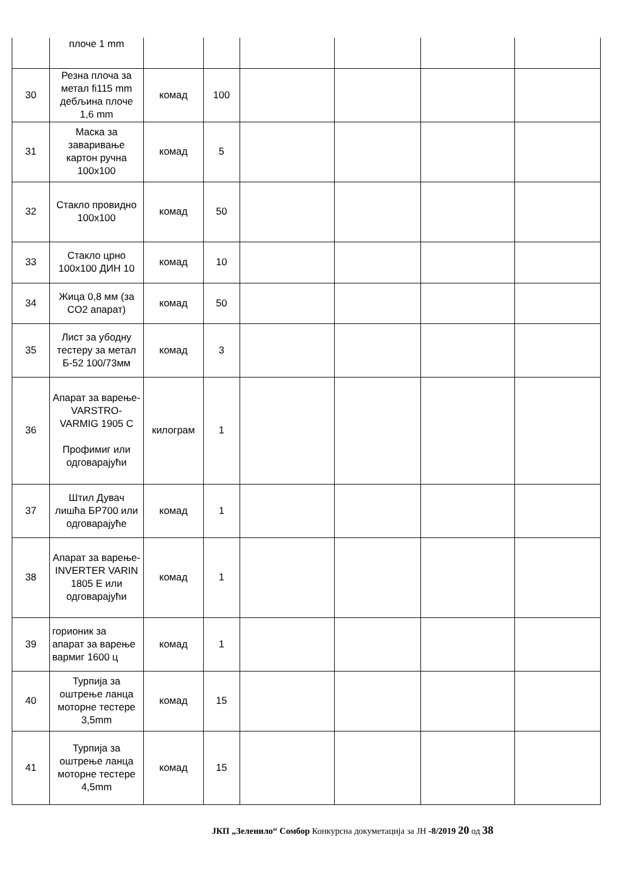| | плоче 1 mm | | | | | | |
| 30 | Резна плоча за метал fi115 mm дебљина плоче 1,6 mm | комад | 100 | | | | |
| 31 | Маска за заваривање картон ручна 100x100 | комад | 5 | | | | |
| 32 | Стакло провидно 100x100 | комад | 50 | | | | |
| 33 | Стакло црно 100x100 ДИН 10 | комад | 10 | | | | |
| 34 | Жица 0,8 мм (за CO2 апарат) | комад | 50 | | | | |
| 35 | Лист за убодну тестеру за метал Б-52 100/73мм | комад | 3 | | | | |
| 36 | Апарат за варење-VARSTRO-VARMIG 1905 C Профимиг или одговарајући | килограм | 1 | | | | |
| 37 | Штил Дувач лишћа БР700 или одговарајуће | комад | 1 | | | | |
| 38 | Апарат за варење-INVERTER VARIN 1805 E или одговарајући | комад | 1 | | | | |
| 39 | горионик за апарат за варење вармиг 1600 ц | комад | 1 | | | | |
| 40 | Турпија за оштрење ланца моторне тестере 3,5mm | комад | 15 | | | | |
| 41 | Турпија за оштрење ланца моторне тестере 4,5mm | комад | 15 | | | | |
ЈКП „Зеленило“ Сомбор Конкурсна докуметација за ЈН -8/2019 20 од 38